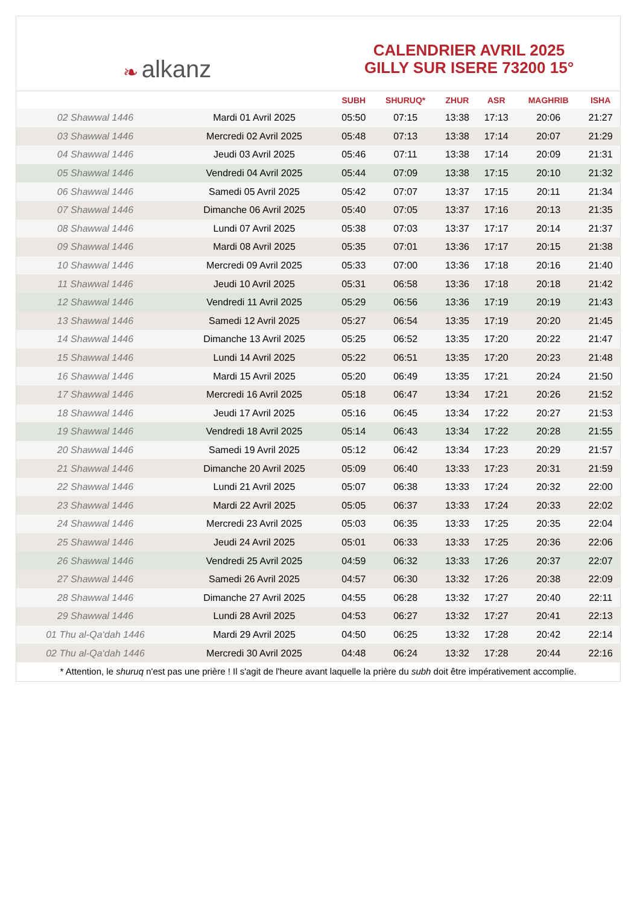❧ alkanz
CALENDRIER AVRIL 2025
GILLY SUR ISERE 73200 15°
| | | SUBH | SHURUQ* | ZHUR | ASR | MAGHRIB | ISHA |
| --- | --- | --- | --- | --- | --- | --- | --- |
| 02 Shawwal 1446 | Mardi 01 Avril 2025 | 05:50 | 07:15 | 13:38 | 17:13 | 20:06 | 21:27 |
| 03 Shawwal 1446 | Mercredi 02 Avril 2025 | 05:48 | 07:13 | 13:38 | 17:14 | 20:07 | 21:29 |
| 04 Shawwal 1446 | Jeudi 03 Avril 2025 | 05:46 | 07:11 | 13:38 | 17:14 | 20:09 | 21:31 |
| 05 Shawwal 1446 | Vendredi 04 Avril 2025 | 05:44 | 07:09 | 13:38 | 17:15 | 20:10 | 21:32 |
| 06 Shawwal 1446 | Samedi 05 Avril 2025 | 05:42 | 07:07 | 13:37 | 17:15 | 20:11 | 21:34 |
| 07 Shawwal 1446 | Dimanche 06 Avril 2025 | 05:40 | 07:05 | 13:37 | 17:16 | 20:13 | 21:35 |
| 08 Shawwal 1446 | Lundi 07 Avril 2025 | 05:38 | 07:03 | 13:37 | 17:17 | 20:14 | 21:37 |
| 09 Shawwal 1446 | Mardi 08 Avril 2025 | 05:35 | 07:01 | 13:36 | 17:17 | 20:15 | 21:38 |
| 10 Shawwal 1446 | Mercredi 09 Avril 2025 | 05:33 | 07:00 | 13:36 | 17:18 | 20:16 | 21:40 |
| 11 Shawwal 1446 | Jeudi 10 Avril 2025 | 05:31 | 06:58 | 13:36 | 17:18 | 20:18 | 21:42 |
| 12 Shawwal 1446 | Vendredi 11 Avril 2025 | 05:29 | 06:56 | 13:36 | 17:19 | 20:19 | 21:43 |
| 13 Shawwal 1446 | Samedi 12 Avril 2025 | 05:27 | 06:54 | 13:35 | 17:19 | 20:20 | 21:45 |
| 14 Shawwal 1446 | Dimanche 13 Avril 2025 | 05:25 | 06:52 | 13:35 | 17:20 | 20:22 | 21:47 |
| 15 Shawwal 1446 | Lundi 14 Avril 2025 | 05:22 | 06:51 | 13:35 | 17:20 | 20:23 | 21:48 |
| 16 Shawwal 1446 | Mardi 15 Avril 2025 | 05:20 | 06:49 | 13:35 | 17:21 | 20:24 | 21:50 |
| 17 Shawwal 1446 | Mercredi 16 Avril 2025 | 05:18 | 06:47 | 13:34 | 17:21 | 20:26 | 21:52 |
| 18 Shawwal 1446 | Jeudi 17 Avril 2025 | 05:16 | 06:45 | 13:34 | 17:22 | 20:27 | 21:53 |
| 19 Shawwal 1446 | Vendredi 18 Avril 2025 | 05:14 | 06:43 | 13:34 | 17:22 | 20:28 | 21:55 |
| 20 Shawwal 1446 | Samedi 19 Avril 2025 | 05:12 | 06:42 | 13:34 | 17:23 | 20:29 | 21:57 |
| 21 Shawwal 1446 | Dimanche 20 Avril 2025 | 05:09 | 06:40 | 13:33 | 17:23 | 20:31 | 21:59 |
| 22 Shawwal 1446 | Lundi 21 Avril 2025 | 05:07 | 06:38 | 13:33 | 17:24 | 20:32 | 22:00 |
| 23 Shawwal 1446 | Mardi 22 Avril 2025 | 05:05 | 06:37 | 13:33 | 17:24 | 20:33 | 22:02 |
| 24 Shawwal 1446 | Mercredi 23 Avril 2025 | 05:03 | 06:35 | 13:33 | 17:25 | 20:35 | 22:04 |
| 25 Shawwal 1446 | Jeudi 24 Avril 2025 | 05:01 | 06:33 | 13:33 | 17:25 | 20:36 | 22:06 |
| 26 Shawwal 1446 | Vendredi 25 Avril 2025 | 04:59 | 06:32 | 13:33 | 17:26 | 20:37 | 22:07 |
| 27 Shawwal 1446 | Samedi 26 Avril 2025 | 04:57 | 06:30 | 13:32 | 17:26 | 20:38 | 22:09 |
| 28 Shawwal 1446 | Dimanche 27 Avril 2025 | 04:55 | 06:28 | 13:32 | 17:27 | 20:40 | 22:11 |
| 29 Shawwal 1446 | Lundi 28 Avril 2025 | 04:53 | 06:27 | 13:32 | 17:27 | 20:41 | 22:13 |
| 01 Thu al-Qa‘dah 1446 | Mardi 29 Avril 2025 | 04:50 | 06:25 | 13:32 | 17:28 | 20:42 | 22:14 |
| 02 Thu al-Qa‘dah 1446 | Mercredi 30 Avril 2025 | 04:48 | 06:24 | 13:32 | 17:28 | 20:44 | 22:16 |
* Attention, le shuruq n'est pas une prière ! Il s'agit de l'heure avant laquelle la prière du subh doit être impérativement accomplie.